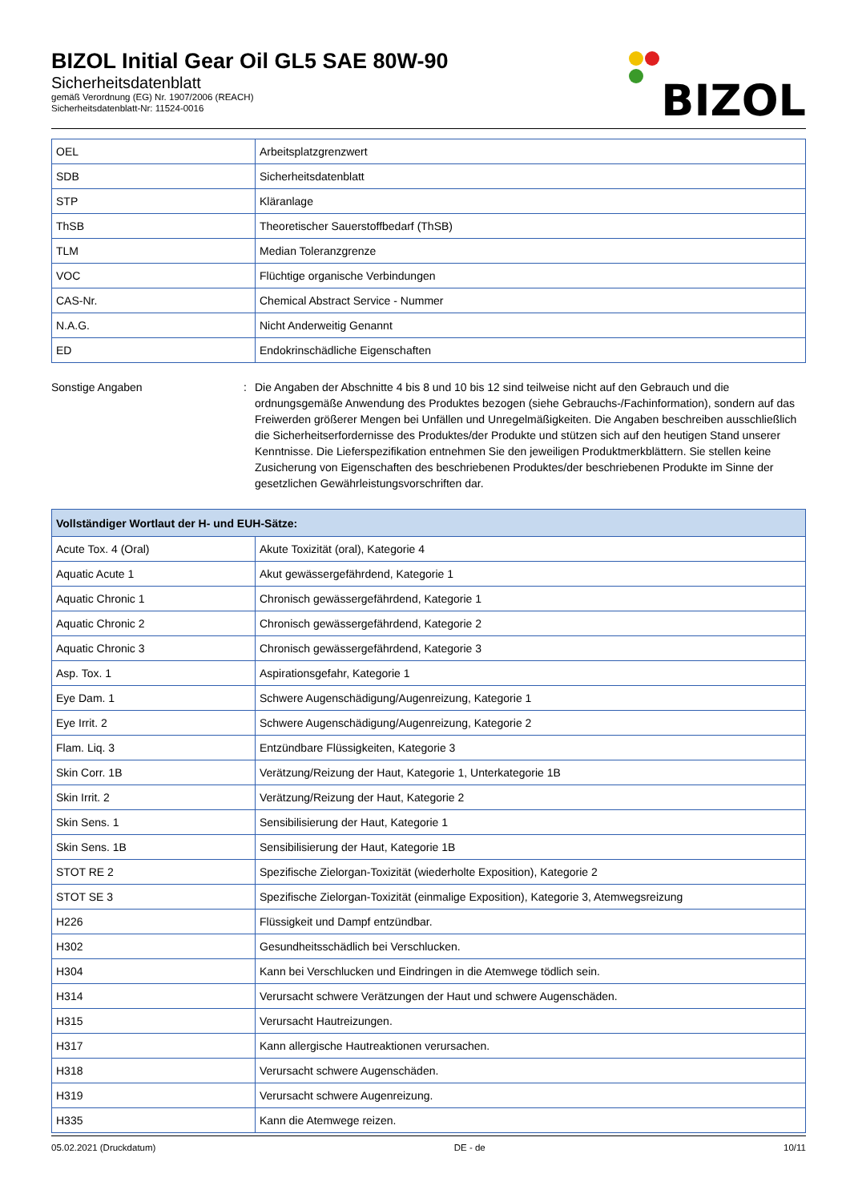BIZOL Initial Gear Oil GL5 SAE 80W-90
Sicherheitsdatenblatt
gemäß Verordnung (EG) Nr. 1907/2006 (REACH)
Sicherheitsdatenblatt-Nr: 11524-0016
BIZOL
| OEL | Arbeitsplatzgrenzwert |
| SDB | Sicherheitsdatenblatt |
| STP | Kläranlage |
| ThSB | Theoretischer Sauerstoffbedarf (ThSB) |
| TLM | Median Toleranzgrenze |
| VOC | Flüchtige organische Verbindungen |
| CAS-Nr. | Chemical Abstract Service - Nummer |
| N.A.G. | Nicht Anderweitig Genannt |
| ED | Endokrinschädliche Eigenschaften |
Sonstige Angaben : Die Angaben der Abschnitte 4 bis 8 und 10 bis 12 sind teilweise nicht auf den Gebrauch und die ordnungsgemäße Anwendung des Produktes bezogen (siehe Gebrauchs-/Fachinformation), sondern auf das Freiwerden größerer Mengen bei Unfällen und Unregelmäßigkeiten. Die Angaben beschreiben ausschließlich die Sicherheitserfordernisse des Produktes/der Produkte und stützen sich auf den heutigen Stand unserer Kenntnisse. Die Lieferspezifikation entnehmen Sie den jeweiligen Produktmerkblättern. Sie stellen keine Zusicherung von Eigenschaften des beschriebenen Produktes/der beschriebenen Produkte im Sinne der gesetzlichen Gewährleistungsvorschriften dar.
| Vollständiger Wortlaut der H- und EUH-Sätze: | |
| --- | --- |
| Acute Tox. 4 (Oral) | Akute Toxizität (oral), Kategorie 4 |
| Aquatic Acute 1 | Akut gewässergefährdend, Kategorie 1 |
| Aquatic Chronic 1 | Chronisch gewässergefährdend, Kategorie 1 |
| Aquatic Chronic 2 | Chronisch gewässergefährdend, Kategorie 2 |
| Aquatic Chronic 3 | Chronisch gewässergefährdend, Kategorie 3 |
| Asp. Tox. 1 | Aspirationsgefahr, Kategorie 1 |
| Eye Dam. 1 | Schwere Augenschädigung/Augenreizung, Kategorie 1 |
| Eye Irrit. 2 | Schwere Augenschädigung/Augenreizung, Kategorie 2 |
| Flam. Liq. 3 | Entzündbare Flüssigkeiten, Kategorie 3 |
| Skin Corr. 1B | Verätzung/Reizung der Haut, Kategorie 1, Unterkategorie 1B |
| Skin Irrit. 2 | Verätzung/Reizung der Haut, Kategorie 2 |
| Skin Sens. 1 | Sensibilisierung der Haut, Kategorie 1 |
| Skin Sens. 1B | Sensibilisierung der Haut, Kategorie 1B |
| STOT RE 2 | Spezifische Zielorgan-Toxizität (wiederholte Exposition), Kategorie 2 |
| STOT SE 3 | Spezifische Zielorgan-Toxizität (einmalige Exposition), Kategorie 3, Atemwegsreizung |
| H226 | Flüssigkeit und Dampf entzündbar. |
| H302 | Gesundheitsschädlich bei Verschlucken. |
| H304 | Kann bei Verschlucken und Eindringen in die Atemwege tödlich sein. |
| H314 | Verursacht schwere Verätzungen der Haut und schwere Augenschäden. |
| H315 | Verursacht Hautreizungen. |
| H317 | Kann allergische Hautreaktionen verursachen. |
| H318 | Verursacht schwere Augenschäden. |
| H319 | Verursacht schwere Augenreizung. |
| H335 | Kann die Atemwege reizen. |
05.02.2021 (Druckdatum) DE - de 10/11